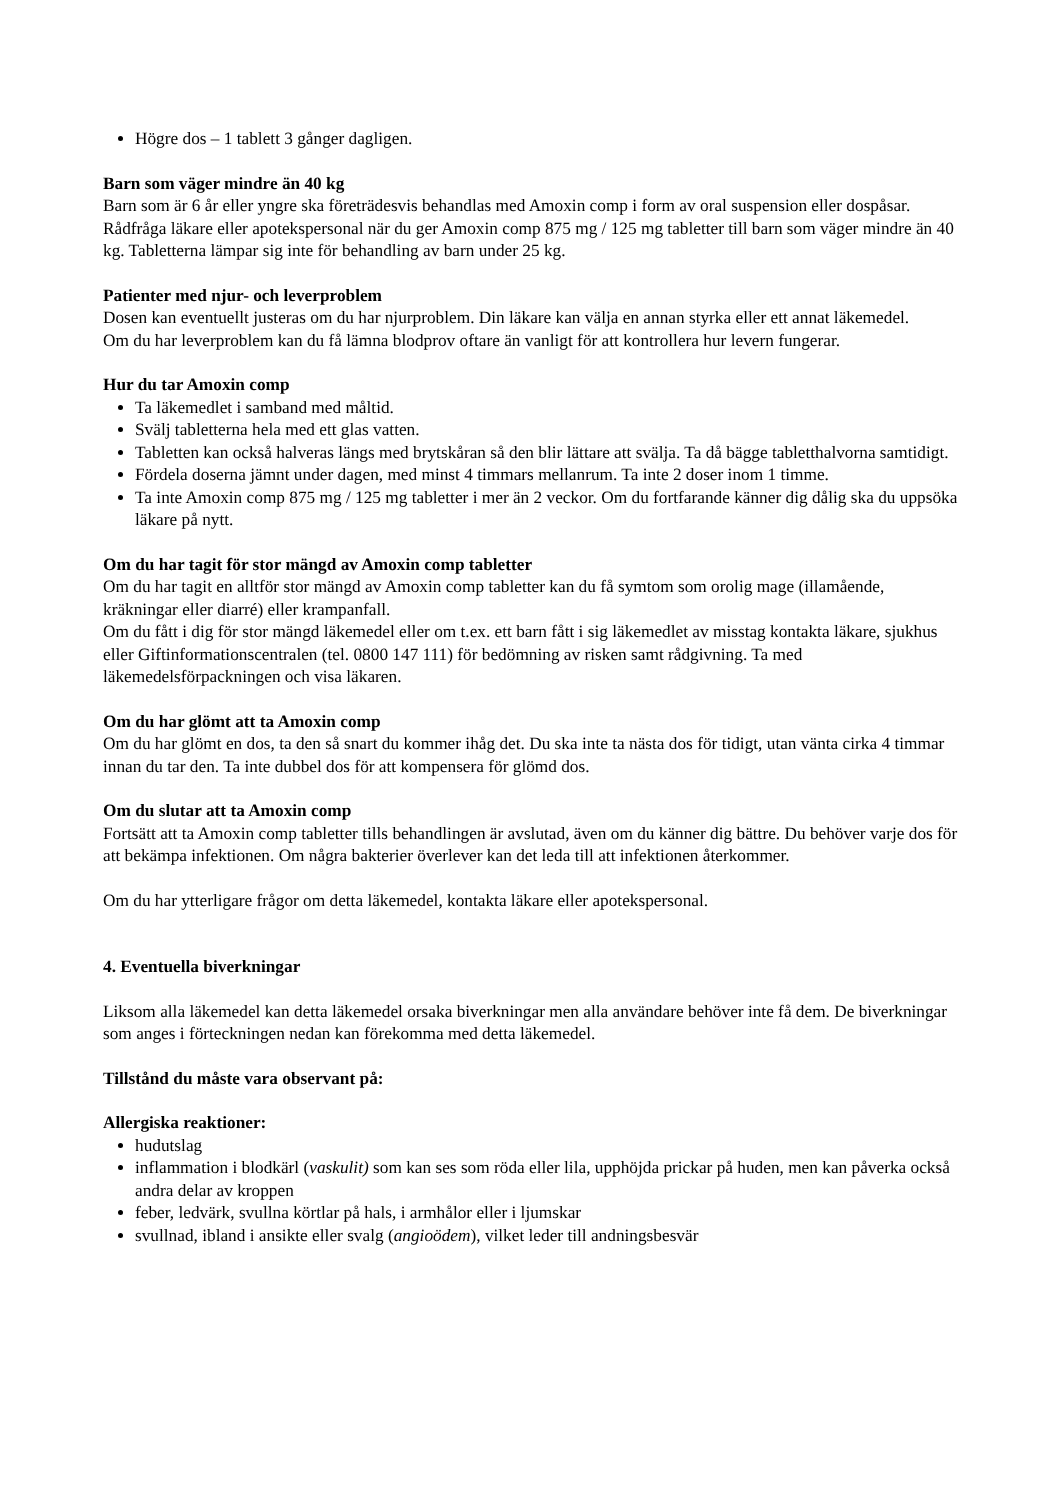Högre dos – 1 tablett 3 gånger dagligen.
Barn som väger mindre än 40 kg
Barn som är 6 år eller yngre ska företrädesvis behandlas med Amoxin comp i form av oral suspension eller dospåsar.
Rådfråga läkare eller apotekspersonal när du ger Amoxin comp 875 mg / 125 mg tabletter till barn som väger mindre än 40 kg. Tabletterna lämpar sig inte för behandling av barn under 25 kg.
Patienter med njur- och leverproblem
Dosen kan eventuellt justeras om du har njurproblem. Din läkare kan välja en annan styrka eller ett annat läkemedel.
Om du har leverproblem kan du få lämna blodprov oftare än vanligt för att kontrollera hur levern fungerar.
Hur du tar Amoxin comp
Ta läkemedlet i samband med måltid.
Svälj tabletterna hela med ett glas vatten.
Tabletten kan också halveras längs med brytskåran så den blir lättare att svälja. Ta då bägge tabletthalvorna samtidigt.
Fördela doserna jämnt under dagen, med minst 4 timmars mellanrum. Ta inte 2 doser inom 1 timme.
Ta inte Amoxin comp 875 mg / 125 mg tabletter i mer än 2 veckor. Om du fortfarande känner dig dålig ska du uppsöka läkare på nytt.
Om du har tagit för stor mängd av Amoxin comp tabletter
Om du har tagit en alltför stor mängd av Amoxin comp tabletter kan du få symtom som orolig mage (illamående, kräkningar eller diarré) eller krampanfall.
Om du fått i dig för stor mängd läkemedel eller om t.ex. ett barn fått i sig läkemedlet av misstag kontakta läkare, sjukhus eller Giftinformationscentralen (tel. 0800 147 111) för bedömning av risken samt rådgivning. Ta med läkemedelsförpackningen och visa läkaren.
Om du har glömt att ta Amoxin comp
Om du har glömt en dos, ta den så snart du kommer ihåg det. Du ska inte ta nästa dos för tidigt, utan vänta cirka 4 timmar innan du tar den. Ta inte dubbel dos för att kompensera för glömd dos.
Om du slutar att ta Amoxin comp
Fortsätt att ta Amoxin comp tabletter tills behandlingen är avslutad, även om du känner dig bättre. Du behöver varje dos för att bekämpa infektionen. Om några bakterier överlever kan det leda till att infektionen återkommer.
Om du har ytterligare frågor om detta läkemedel, kontakta läkare eller apotekspersonal.
4. Eventuella biverkningar
Liksom alla läkemedel kan detta läkemedel orsaka biverkningar men alla användare behöver inte få dem. De biverkningar som anges i förteckningen nedan kan förekomma med detta läkemedel.
Tillstånd du måste vara observant på:
Allergiska reaktioner:
hudutslag
inflammation i blodkärl (vaskulit) som kan ses som röda eller lila, upphöjda prickar på huden, men kan påverka också andra delar av kroppen
feber, ledvärk, svullna körtlar på hals, i armhålor eller i ljumskar
svullnad, ibland i ansikte eller svalg (angioödem), vilket leder till andningsbesvär